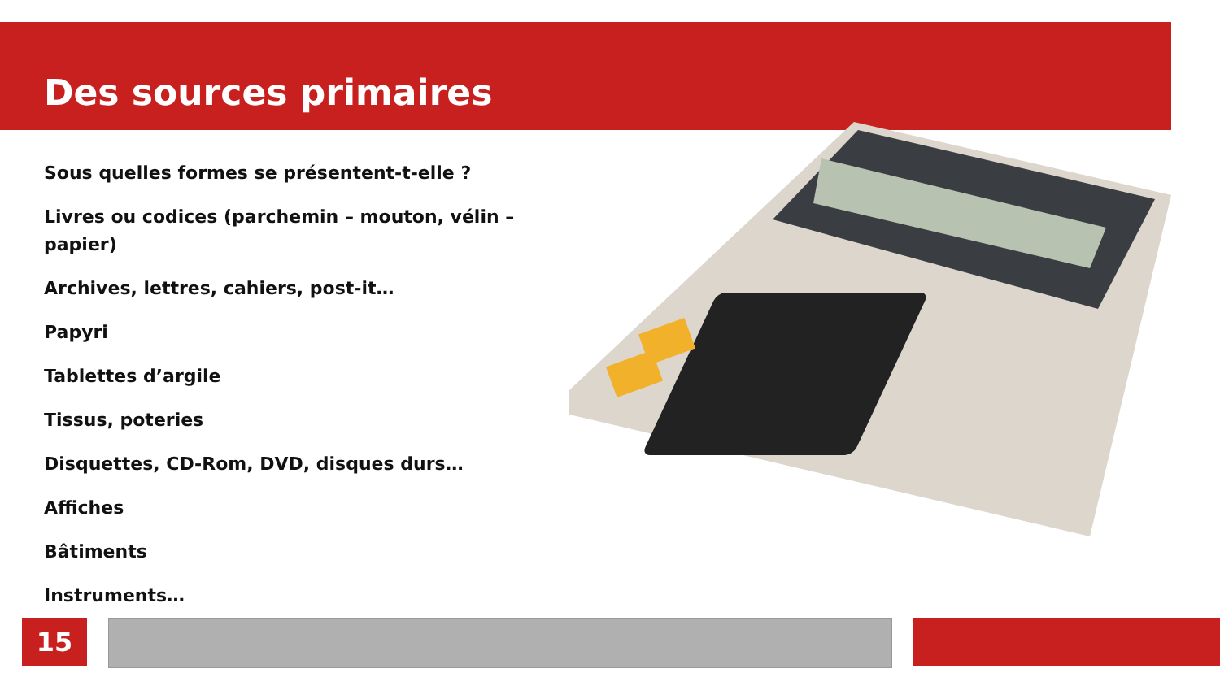Des sources primaires
Sous quelles formes se présentent-t-elle ?
Livres ou codices (parchemin – mouton, vélin – papier)
Archives, lettres, cahiers, post-it…
Papyri
Tablettes d’argile
Tissus, poteries
Disquettes, CD-Rom, DVD, disques durs…
Affiches
Bâtiments
Instruments…
15